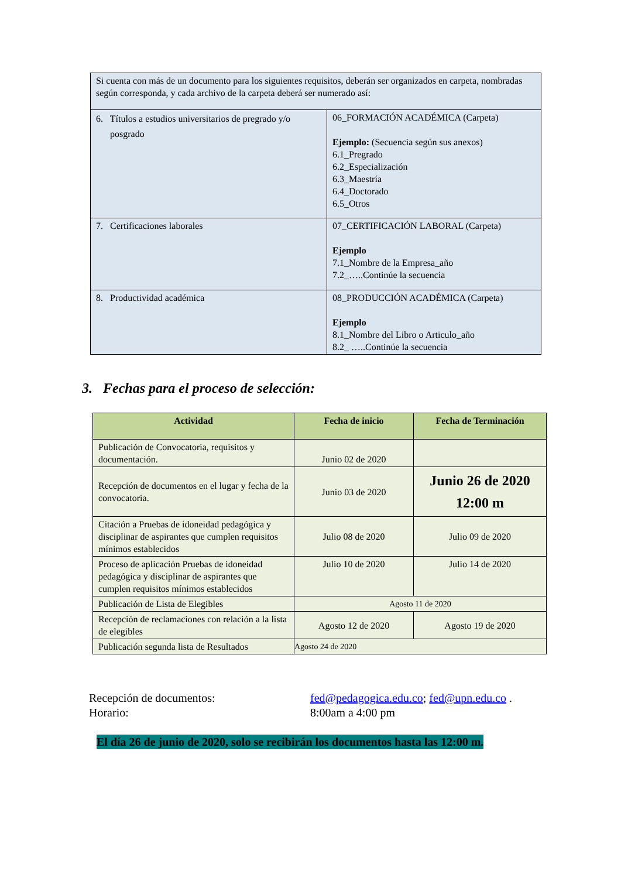| Si cuenta con más de un documento para los siguientes requisitos, deberán ser organizados en carpeta, nombradas según corresponda, y cada archivo de la carpeta deberá ser numerado así: | |
| 6. Títulos a estudios universitarios de pregrado y/o posgrado | 06_FORMACIÓN ACADÉMICA (Carpeta) Ejemplo: (Secuencia según sus anexos) 6.1_Pregrado 6.2_Especialización 6.3_Maestría 6.4_Doctorado 6.5_Otros |
| 7. Certificaciones laborales | 07_CERTIFICACIÓN LABORAL (Carpeta) Ejemplo 7.1_Nombre de la Empresa_año 7.2_…..Continúe la secuencia |
| 8. Productividad académica | 08_PRODUCCIÓN ACADÉMICA (Carpeta) Ejemplo 8.1_Nombre del Libro o Articulo_año 8.2_ …..Continúe la secuencia |
3. Fechas para el proceso de selección:
| Actividad | Fecha de inicio | Fecha de Terminación |
| --- | --- | --- |
| Publicación de Convocatoria, requisitos y documentación. | Junio 02 de 2020 | |
| Recepción de documentos en el lugar y fecha de la convocatoria. | Junio 03 de 2020 | Junio 26 de 2020 12:00 m |
| Citación a Pruebas de idoneidad pedagógica y disciplinar de aspirantes que cumplen requisitos mínimos establecidos | Julio 08 de 2020 | Julio 09 de 2020 |
| Proceso de aplicación Pruebas de idoneidad pedagógica y disciplinar de aspirantes que cumplen requisitos mínimos establecidos | Julio 10 de 2020 | Julio 14 de 2020 |
| Publicación de Lista de Elegibles | Agosto 11 de 2020 | |
| Recepción de reclamaciones con relación a la lista de elegibles | Agosto 12 de 2020 | Agosto 19 de 2020 |
| Publicación segunda lista de Resultados | Agosto 24 de 2020 | |
Recepción de documentos: fed@pedagogica.edu.co; fed@upn.edu.co .
Horario: 8:00am a 4:00 pm
El día 26 de junio de 2020, solo se recibirán los documentos hasta las 12:00 m.